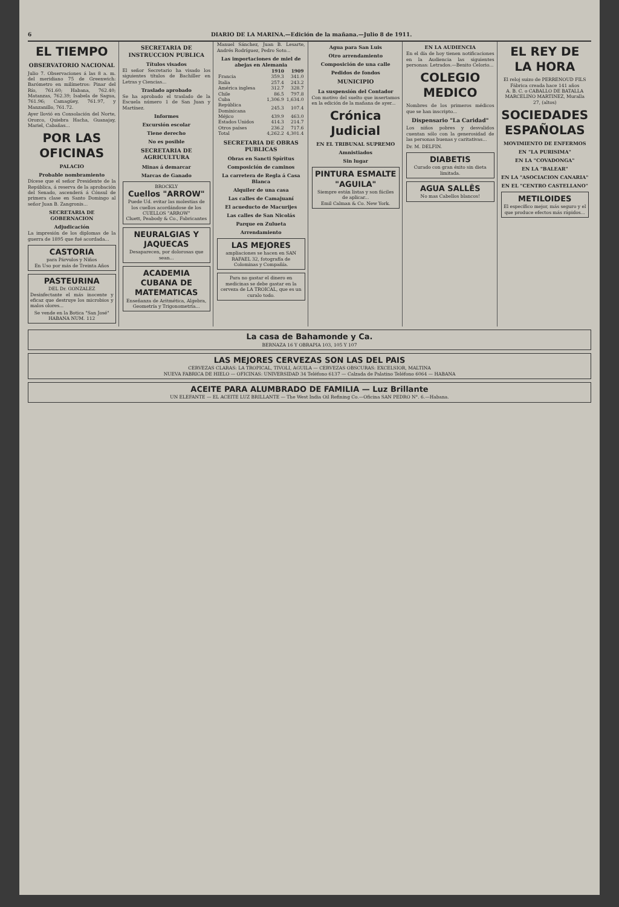6 DIARIO DE LA MARINA.—Edición de la mañana.—Julio 8 de 1911.
EL TIEMPO
OBSERVATORIO NACIONAL
Julio 7. Observaciones á las 8 a. m. del meridiano 75 de Greenwich: Barómetro en milímetros: Pinar del Río, 761.60; Habana, 762.40; Matanzas, 762.39; Isabela de Sagua, 761.96; Camagüey, 761.97, y Manzanillo, 761.72.
Ayer llovió en Consolación del Norte, Orozco, Quiebra Hacha, Guanajay, Mariel, Cabañas...
POR LAS OFICINAS
PALACIO
Probable nombramiento
Dícese que el señor Presidente de la República, á reserva de la aprobación del Senado, ascenderá á Cónsul de primera clase en Santo Domingo al señor Juan B. Zangronis...
SECRETARIA DE GOBERNACION
Adjudicación
La impresión de los diplomas de la guerra de 1895 que fué acordada...
CASTORIA
para Párvulos y Niños
En Uso por más de Treinta Años
PASTEURINA
DEL Dr. GONZALEZ
Desinfectante el más inocente y eficaz que destruye los microbios y malos olores...
Se vende en la Botica "San José" HABANA NUM. 112
SECRETARIA DE INSTRUCCION PUBLICA
Títulos visados
El señor Secretario ha visado los siguientes títulos de Bachiller en Letras y Ciencias...
Traslado aprobado
Se ha aprobado el traslado de la Escuela número 1 de San Juan y Martínez.
Informes
Excursión escolar
Tiene derecho
No es posible
SECRETARIA DE AGRICULTURA
Minas á demarcar
Marcas de Ganado
BROCKLY
Cuellos "ARROW"
Puede Ud. evitar las molestias de los cuellos acordándose de los CUELLOS "ARROW"
Cluett, Peabody & Co., Fabricantes
NEURALGIAS Y JAQUECAS
Desaparecen, por dolorosas que sean...
ACADEMIA CUBANA DE MATEMATICAS
Enseñanza de Aritmética, Algebra, Geometría y Trigonometría...
Manuel Sánchez, Juan B. Lesarte, Andrés Rodríguez, Pedro Soto...
Las importaciones de miel de abejas en Alemania
| | 1910 | 1909 |
| --- | --- | --- |
| Francia | 359.3 | 341.0 |
| Italia | 257.4 | 243.2 |
| América inglesa | 312.7 | 328.7 |
| Chile | 86.5 | 797.8 |
| Cuba | 1,306.9 | 1,634.0 |
| República Dominicana | 245.3 | 107.4 |
| Méjico | 439.9 | 463.0 |
| Estados Unidos | 414.3 | 214.7 |
| Otros países | 236.2 | 717.6 |
| Total | 4,262.2 | 4,301.4 |
SECRETARIA DE OBRAS PUBLICAS
Obras en Sancti Spíritus
Composición de caminos
La carretera de Regla á Casa Blanca
Alquiler de una casa
Las calles de Camajuaní
El acueducto de Macurijes
Las calles de San Nicolás
Parque en Zulueta
Arrendamiento
LAS MEJORES
ampliaciones se hacen en SAN RAFAEL 32, fotografía de Colominas y Compañía.
Para no gastar el dinero en medicinas se debe gastar en la cerveza de LA TROICAL, que es un curalo todo.
Agua para San Luis
Otro arrendamiento
Composición de una calle
Pedidos de fondos
MUNICIPIO
La suspensión del Contador
Con motivo del suelto que insertamos en la edición de la mañana de ayer...
Crónica Judicial
EN EL TRIBUNAL SUPREMO
Amnistiados
Sin lugar
PINTURA ESMALTE "AGUILA"
Siempre están listas y son fáciles de aplicar...
Emil Calman & Co. New York.
EN LA AUDIENCIA
En el día de hoy tienen notificaciones en la Audiencia las siguientes personas: Letrados.—Benito Celorio...
COLEGIO MEDICO
Nombres de los primeros médicos que se han inscripto...
Dispensario "La Caridad"
Los niños pobres y desvalidos cuentan sólo con la generosidad de las personas buenas y caritativas...
Dr. M. DELFIN.
DIABETIS
Curado con gran éxito sin dieta limitada.
AGUA SALLÊS
No mas Cabellos blancos!
EL REY DE LA HORA
El reloj suizo de PERRENOUD FILS Fábrica creada hace 141 años
A. B. C. o CABALLO DE BATALLA
MARCELINO MARTINEZ, Muralla 27, (altos)
SOCIEDADES ESPAÑOLAS
MOVIMIENTO DE ENFERMOS
EN "LA PURISIMA"
EN LA "COVADONGA"
EN LA "BALEAR"
EN LA "ASOCIACION CANARIA"
EN EL "CENTRO CASTELLANO"
METILOIDES
El específico mejor, más seguro y el que produce efectos más rápidos...
La casa de Bahamonde y Ca.
BERNAZA 16 Y OBRAPIA 103, 105 Y 107
LAS MEJORES CERVEZAS SON LAS DEL PAIS
CERVEZAS CLARAS: LA TROPICAL, TIVOLI, AGUILA — CERVEZAS OBSCURAS: EXCELSIOR, MALTINA
NUEVA FABRICA DE HIELO — OFICINAS: UNIVERSIDAD 34 Teléfono 6137 — Calzada de Palatino Teléfono 6064 — HABANA
ACEITE PARA ALUMBRADO DE FAMILIA — Luz Brillante
UN ELEFANTE — EL ACEITE LUZ BRILLANTE — The West India Oil Refining Co.—Oficina SAN PEDRO N°. 6.—Habana.